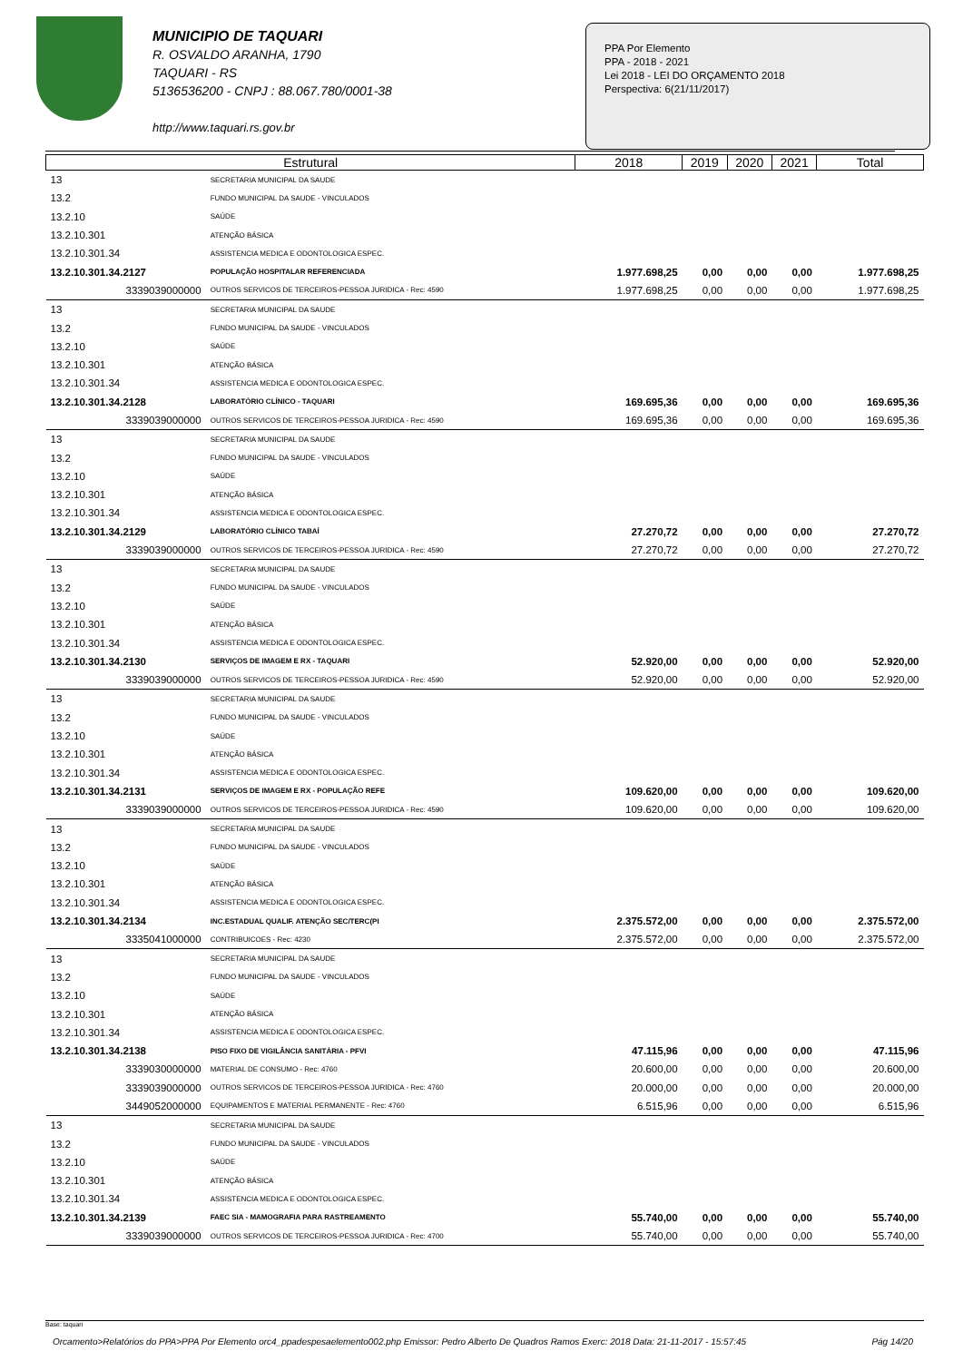MUNICIPIO DE TAQUARI
R. OSVALDO ARANHA, 1790
TAQUARI - RS
5136536200 - CNPJ : 88.067.780/0001-38
http://www.taquari.rs.gov.br
PPA Por Elemento
PPA - 2018 - 2021
Lei 2018 - LEI DO ORÇAMENTO 2018
Perspectiva: 6(21/11/2017)
| Estrutural | | 2018 | 2019 | 2020 | 2021 | Total |
| --- | --- | --- | --- | --- | --- | --- |
| 13 | SECRETARIA MUNICIPAL DA SAUDE | | | | | |
| 13.2 | FUNDO MUNICIPAL DA SAUDE - VINCULADOS | | | | | |
| 13.2.10 | SAÚDE | | | | | |
| 13.2.10.301 | ATENÇÃO BÁSICA | | | | | |
| 13.2.10.301.34 | ASSISTENCIA MEDICA E ODONTOLOGICA ESPEC. | | | | | |
| 13.2.10.301.34.2127 | POPULAÇÃO HOSPITALAR REFERENCIADA | 1.977.698,25 | 0,00 | 0,00 | 0,00 | 1.977.698,25 |
| 3339039000000 | OUTROS SERVICOS DE TERCEIROS-PESSOA JURIDICA - Rec: 4590 | 1.977.698,25 | 0,00 | 0,00 | 0,00 | 1.977.698,25 |
| 13 | SECRETARIA MUNICIPAL DA SAUDE | | | | | |
| 13.2 | FUNDO MUNICIPAL DA SAUDE - VINCULADOS | | | | | |
| 13.2.10 | SAÚDE | | | | | |
| 13.2.10.301 | ATENÇÃO BÁSICA | | | | | |
| 13.2.10.301.34 | ASSISTENCIA MEDICA E ODONTOLOGICA ESPEC. | | | | | |
| 13.2.10.301.34.2128 | LABORATÓRIO CLÍNICO - TAQUARI | 169.695,36 | 0,00 | 0,00 | 0,00 | 169.695,36 |
| 3339039000000 | OUTROS SERVICOS DE TERCEIROS-PESSOA JURIDICA - Rec: 4590 | 169.695,36 | 0,00 | 0,00 | 0,00 | 169.695,36 |
| 13 | SECRETARIA MUNICIPAL DA SAUDE | | | | | |
| 13.2 | FUNDO MUNICIPAL DA SAUDE - VINCULADOS | | | | | |
| 13.2.10 | SAÚDE | | | | | |
| 13.2.10.301 | ATENÇÃO BÁSICA | | | | | |
| 13.2.10.301.34 | ASSISTENCIA MEDICA E ODONTOLOGICA ESPEC. | | | | | |
| 13.2.10.301.34.2129 | LABORATÓRIO CLÍNICO TABAÍ | 27.270,72 | 0,00 | 0,00 | 0,00 | 27.270,72 |
| 3339039000000 | OUTROS SERVICOS DE TERCEIROS-PESSOA JURIDICA - Rec: 4590 | 27.270,72 | 0,00 | 0,00 | 0,00 | 27.270,72 |
| 13 | SECRETARIA MUNICIPAL DA SAUDE | | | | | |
| 13.2 | FUNDO MUNICIPAL DA SAUDE - VINCULADOS | | | | | |
| 13.2.10 | SAÚDE | | | | | |
| 13.2.10.301 | ATENÇÃO BÁSICA | | | | | |
| 13.2.10.301.34 | ASSISTENCIA MEDICA E ODONTOLOGICA ESPEC. | | | | | |
| 13.2.10.301.34.2130 | SERVIÇOS DE IMAGEM E RX - TAQUARI | 52.920,00 | 0,00 | 0,00 | 0,00 | 52.920,00 |
| 3339039000000 | OUTROS SERVICOS DE TERCEIROS-PESSOA JURIDICA - Rec: 4590 | 52.920,00 | 0,00 | 0,00 | 0,00 | 52.920,00 |
| 13 | SECRETARIA MUNICIPAL DA SAUDE | | | | | |
| 13.2 | FUNDO MUNICIPAL DA SAUDE - VINCULADOS | | | | | |
| 13.2.10 | SAÚDE | | | | | |
| 13.2.10.301 | ATENÇÃO BÁSICA | | | | | |
| 13.2.10.301.34 | ASSISTENCIA MEDICA E ODONTOLOGICA ESPEC. | | | | | |
| 13.2.10.301.34.2131 | SERVIÇOS DE IMAGEM E RX - POPULAÇÃO REFE | 109.620,00 | 0,00 | 0,00 | 0,00 | 109.620,00 |
| 3339039000000 | OUTROS SERVICOS DE TERCEIROS-PESSOA JURIDICA - Rec: 4590 | 109.620,00 | 0,00 | 0,00 | 0,00 | 109.620,00 |
| 13 | SECRETARIA MUNICIPAL DA SAUDE | | | | | |
| 13.2 | FUNDO MUNICIPAL DA SAUDE - VINCULADOS | | | | | |
| 13.2.10 | SAÚDE | | | | | |
| 13.2.10.301 | ATENÇÃO BÁSICA | | | | | |
| 13.2.10.301.34 | ASSISTENCIA MEDICA E ODONTOLOGICA ESPEC. | | | | | |
| 13.2.10.301.34.2134 | INC.ESTADUAL QUALIF. ATENÇÃO SEC/TERC(PI | 2.375.572,00 | 0,00 | 0,00 | 0,00 | 2.375.572,00 |
| 3335041000000 | CONTRIBUICOES - Rec: 4230 | 2.375.572,00 | 0,00 | 0,00 | 0,00 | 2.375.572,00 |
| 13 | SECRETARIA MUNICIPAL DA SAUDE | | | | | |
| 13.2 | FUNDO MUNICIPAL DA SAUDE - VINCULADOS | | | | | |
| 13.2.10 | SAÚDE | | | | | |
| 13.2.10.301 | ATENÇÃO BÁSICA | | | | | |
| 13.2.10.301.34 | ASSISTENCIA MEDICA E ODONTOLOGICA ESPEC. | | | | | |
| 13.2.10.301.34.2138 | PISO FIXO DE VIGILÂNCIA SANITÁRIA - PFVI | 47.115,96 | 0,00 | 0,00 | 0,00 | 47.115,96 |
| 3339030000000 | MATERIAL DE CONSUMO - Rec: 4760 | 20.600,00 | 0,00 | 0,00 | 0,00 | 20.600,00 |
| 3339039000000 | OUTROS SERVICOS DE TERCEIROS-PESSOA JURIDICA - Rec: 4760 | 20.000,00 | 0,00 | 0,00 | 0,00 | 20.000,00 |
| 3449052000000 | EQUIPAMENTOS E MATERIAL PERMANENTE - Rec: 4760 | 6.515,96 | 0,00 | 0,00 | 0,00 | 6.515,96 |
| 13 | SECRETARIA MUNICIPAL DA SAUDE | | | | | |
| 13.2 | FUNDO MUNICIPAL DA SAUDE - VINCULADOS | | | | | |
| 13.2.10 | SAÚDE | | | | | |
| 13.2.10.301 | ATENÇÃO BÁSICA | | | | | |
| 13.2.10.301.34 | ASSISTENCIA MEDICA E ODONTOLOGICA ESPEC. | | | | | |
| 13.2.10.301.34.2139 | FAEC SIA - MAMOGRAFIA PARA RASTREAMENTO | 55.740,00 | 0,00 | 0,00 | 0,00 | 55.740,00 |
| 3339039000000 | OUTROS SERVICOS DE TERCEIROS-PESSOA JURIDICA - Rec: 4700 | 55.740,00 | 0,00 | 0,00 | 0,00 | 55.740,00 |
Base: taquari
Orcamento>Relatórios do PPA>PPA Por Elemento orc4_ppadespesaelemento002.php Emissor: Pedro Alberto De Quadros Ramos Exerc: 2018 Data: 21-11-2017 - 15:57:45 Pág 14/20